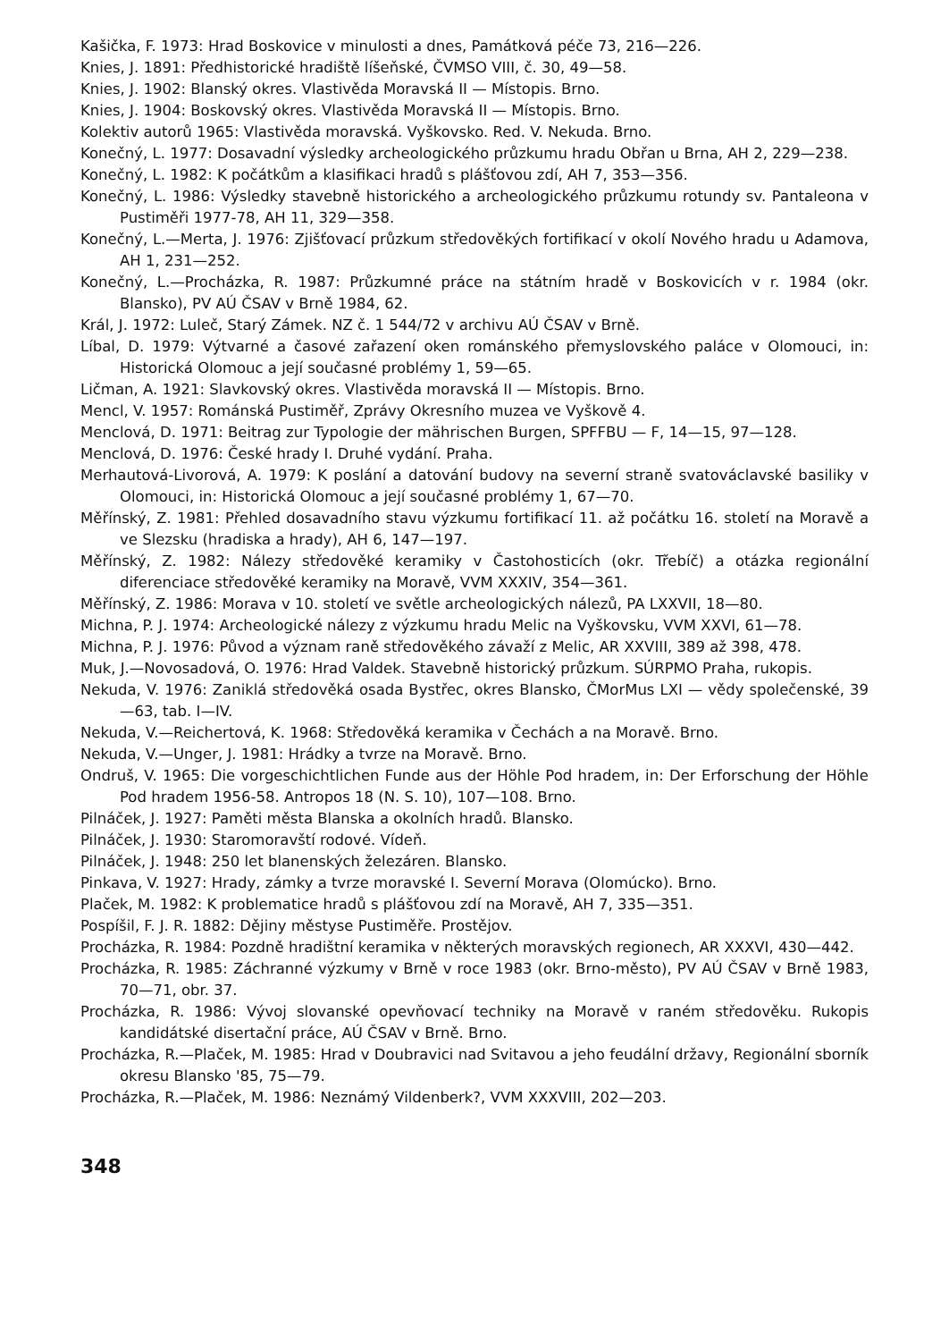Kašička, F. 1973: Hrad Boskovice v minulosti a dnes, Památková péče 73, 216—226.
Knies, J. 1891: Předhistorické hradiště líšeňské, ČVMSO VIII, č. 30, 49—58.
Knies, J. 1902: Blanský okres. Vlastivěda Moravská II — Místopis. Brno.
Knies, J. 1904: Boskovský okres. Vlastivěda Moravská II — Místopis. Brno.
Kolektiv autorů 1965: Vlastivěda moravská. Vyškovsko. Red. V. Nekuda. Brno.
Konečný, L. 1977: Dosavadní výsledky archeologického průzkumu hradu Obřan u Brna, AH 2, 229—238.
Konečný, L. 1982: K počátkům a klasifikaci hradů s plášťovou zdí, AH 7, 353—356.
Konečný, L. 1986: Výsledky stavebně historického a archeologického průzkumu rotundy sv. Pantaleona v Pustiměři 1977-78, AH 11, 329—358.
Konečný, L.—Merta, J. 1976: Zjišťovací průzkum středověkých fortifikací v okolí Nového hradu u Adamova, AH 1, 231—252.
Konečný, L.—Procházka, R. 1987: Průzkumné práce na státním hradě v Boskovicích v r. 1984 (okr. Blansko), PV AÚ ČSAV v Brně 1984, 62.
Král, J. 1972: Luleč, Starý Zámek. NZ č. 1 544/72 v archivu AÚ ČSAV v Brně.
Líbal, D. 1979: Výtvarné a časové zařazení oken románského přemyslovského paláce v Olomouci, in: Historická Olomouc a její současné problémy 1, 59—65.
Ličman, A. 1921: Slavkovský okres. Vlastivěda moravská II — Místopis. Brno.
Mencl, V. 1957: Románská Pustiměř, Zprávy Okresního muzea ve Vyškově 4.
Menclová, D. 1971: Beitrag zur Typologie der mährischen Burgen, SPFFBU — F, 14—15, 97—128.
Menclová, D. 1976: České hrady I. Druhé vydání. Praha.
Merhautová-Livorová, A. 1979: K poslání a datování budovy na severní straně svatováclavské basiliky v Olomouci, in: Historická Olomouc a její současné problémy 1, 67—70.
Měřínský, Z. 1981: Přehled dosavadního stavu výzkumu fortifikací 11. až počátku 16. století na Moravě a ve Slezsku (hradiska a hrady), AH 6, 147—197.
Měřínský, Z. 1982: Nálezy středověké keramiky v Častohosticích (okr. Třebíč) a otázka regionální diferenciace středověké keramiky na Moravě, VVM XXXIV, 354—361.
Měřínský, Z. 1986: Morava v 10. století ve světle archeologických nálezů, PA LXXVII, 18—80.
Michna, P. J. 1974: Archeologické nálezy z výzkumu hradu Melic na Vyškovsku, VVM XXVI, 61—78.
Michna, P. J. 1976: Původ a význam raně středověkého závaží z Melic, AR XXVIII, 389 až 398, 478.
Muk, J.—Novosadová, O. 1976: Hrad Valdek. Stavebně historický průzkum. SÚRPMO Praha, rukopis.
Nekuda, V. 1976: Zaniklá středověká osada Bystřec, okres Blansko, ČMorMus LXI — vědy společenské, 39—63, tab. I—IV.
Nekuda, V.—Reichertová, K. 1968: Středověká keramika v Čechách a na Moravě. Brno.
Nekuda, V.—Unger, J. 1981: Hrádky a tvrze na Moravě. Brno.
Ondruš, V. 1965: Die vorgeschichtlichen Funde aus der Höhle Pod hradem, in: Der Erforschung der Höhle Pod hradem 1956-58. Antropos 18 (N. S. 10), 107—108. Brno.
Pilnáček, J. 1927: Paměti města Blanska a okolních hradů. Blansko.
Pilnáček, J. 1930: Staromoravští rodové. Vídeň.
Pilnáček, J. 1948: 250 let blanenských železáren. Blansko.
Pinkava, V. 1927: Hrady, zámky a tvrze moravské I. Severní Morava (Olomúcko). Brno.
Plaček, M. 1982: K problematice hradů s plášťovou zdí na Moravě, AH 7, 335—351.
Pospíšil, F. J. R. 1882: Dějiny městyse Pustiměře. Prostějov.
Procházka, R. 1984: Pozdně hradištní keramika v některých moravských regionech, AR XXXVI, 430—442.
Procházka, R. 1985: Záchranné výzkumy v Brně v roce 1983 (okr. Brno-město), PV AÚ ČSAV v Brně 1983, 70—71, obr. 37.
Procházka, R. 1986: Vývoj slovanské opevňovací techniky na Moravě v raném středověku. Rukopis kandidátské disertační práce, AÚ ČSAV v Brně. Brno.
Procházka, R.—Plaček, M. 1985: Hrad v Doubravici nad Svitavou a jeho feudální državy, Regionální sborník okresu Blansko '85, 75—79.
Procházka, R.—Plaček, M. 1986: Neznámý Vildenberk?, VVM XXXVIII, 202—203.
348